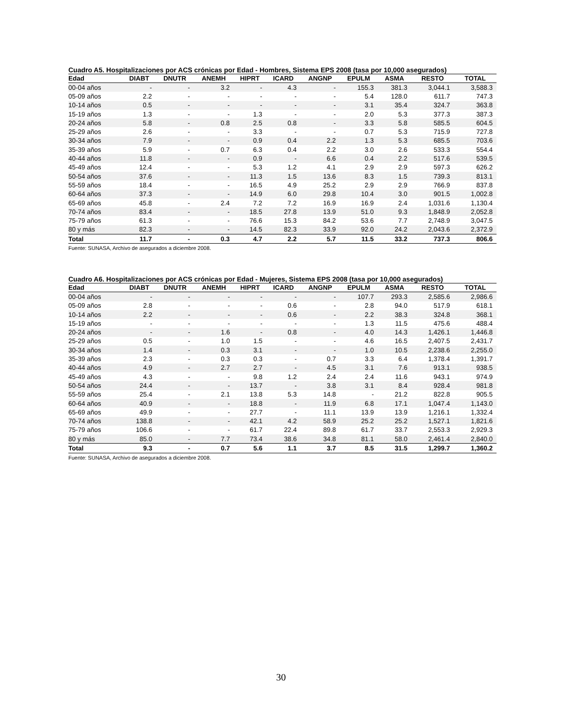Cuadro A5. Hospitalizaciones por ACS crónicas por Edad - Hombres, Sistema EPS 2008 (tasa por 10,000 asegurados)
| Edad | DIABT | DNUTR | ANEMH | HIPRT | ICARD | ANGNP | EPULM | ASMA | RESTO | TOTAL |
| --- | --- | --- | --- | --- | --- | --- | --- | --- | --- | --- |
| 00-04 años | - | - | 3.2 | - | 4.3 | - | 155.3 | 381.3 | 3,044.1 | 3,588.3 |
| 05-09 años | 2.2 | - | - | - | - | - | 5.4 | 128.0 | 611.7 | 747.3 |
| 10-14 años | 0.5 | - | - | - | - | - | 3.1 | 35.4 | 324.7 | 363.8 |
| 15-19 años | 1.3 | - | - | 1.3 | - | - | 2.0 | 5.3 | 377.3 | 387.3 |
| 20-24 años | 5.8 | - | 0.8 | 2.5 | 0.8 | - | 3.3 | 5.8 | 585.5 | 604.5 |
| 25-29 años | 2.6 | - | - | 3.3 | - | - | 0.7 | 5.3 | 715.9 | 727.8 |
| 30-34 años | 7.9 | - | - | 0.9 | 0.4 | 2.2 | 1.3 | 5.3 | 685.5 | 703.6 |
| 35-39 años | 5.9 | - | 0.7 | 6.3 | 0.4 | 2.2 | 3.0 | 2.6 | 533.3 | 554.4 |
| 40-44 años | 11.8 | - | - | 0.9 | - | 6.6 | 0.4 | 2.2 | 517.6 | 539.5 |
| 45-49 años | 12.4 | - | - | 5.3 | 1.2 | 4.1 | 2.9 | 2.9 | 597.3 | 626.2 |
| 50-54 años | 37.6 | - | - | 11.3 | 1.5 | 13.6 | 8.3 | 1.5 | 739.3 | 813.1 |
| 55-59 años | 18.4 | - | - | 16.5 | 4.9 | 25.2 | 2.9 | 2.9 | 766.9 | 837.8 |
| 60-64 años | 37.3 | - | - | 14.9 | 6.0 | 29.8 | 10.4 | 3.0 | 901.5 | 1,002.8 |
| 65-69 años | 45.8 | - | 2.4 | 7.2 | 7.2 | 16.9 | 16.9 | 2.4 | 1,031.6 | 1,130.4 |
| 70-74 años | 83.4 | - | - | 18.5 | 27.8 | 13.9 | 51.0 | 9.3 | 1,848.9 | 2,052.8 |
| 75-79 años | 61.3 | - | - | 76.6 | 15.3 | 84.2 | 53.6 | 7.7 | 2,748.9 | 3,047.5 |
| 80 y más | 82.3 | - | - | 14.5 | 82.3 | 33.9 | 92.0 | 24.2 | 2,043.6 | 2,372.9 |
| Total | 11.7 | - | 0.3 | 4.7 | 2.2 | 5.7 | 11.5 | 33.2 | 737.3 | 806.6 |
Fuente: SUNASA, Archivo de asegurados a diciembre 2008.
Cuadro A6. Hospitalizaciones por ACS crónicas por Edad - Mujeres, Sistema EPS 2008 (tasa por 10,000 asegurados)
| Edad | DIABT | DNUTR | ANEMH | HIPRT | ICARD | ANGNP | EPULM | ASMA | RESTO | TOTAL |
| --- | --- | --- | --- | --- | --- | --- | --- | --- | --- | --- |
| 00-04 años | - | - | - | - | - | - | 107.7 | 293.3 | 2,585.6 | 2,986.6 |
| 05-09 años | 2.8 | - | - | - | 0.6 | - | 2.8 | 94.0 | 517.9 | 618.1 |
| 10-14 años | 2.2 | - | - | - | 0.6 | - | 2.2 | 38.3 | 324.8 | 368.1 |
| 15-19 años | - | - | - | - | - | - | 1.3 | 11.5 | 475.6 | 488.4 |
| 20-24 años | - | - | 1.6 | - | 0.8 | - | 4.0 | 14.3 | 1,426.1 | 1,446.8 |
| 25-29 años | 0.5 | - | 1.0 | 1.5 | - | - | 4.6 | 16.5 | 2,407.5 | 2,431.7 |
| 30-34 años | 1.4 | - | 0.3 | 3.1 | - | - | 1.0 | 10.5 | 2,238.6 | 2,255.0 |
| 35-39 años | 2.3 | - | 0.3 | 0.3 | - | 0.7 | 3.3 | 6.4 | 1,378.4 | 1,391.7 |
| 40-44 años | 4.9 | - | 2.7 | 2.7 | - | 4.5 | 3.1 | 7.6 | 913.1 | 938.5 |
| 45-49 años | 4.3 | - | - | 9.8 | 1.2 | 2.4 | 2.4 | 11.6 | 943.1 | 974.9 |
| 50-54 años | 24.4 | - | - | 13.7 | - | 3.8 | 3.1 | 8.4 | 928.4 | 981.8 |
| 55-59 años | 25.4 | - | 2.1 | 13.8 | 5.3 | 14.8 | - | 21.2 | 822.8 | 905.5 |
| 60-64 años | 40.9 | - | - | 18.8 | - | 11.9 | 6.8 | 17.1 | 1,047.4 | 1,143.0 |
| 65-69 años | 49.9 | - | - | 27.7 | - | 11.1 | 13.9 | 13.9 | 1,216.1 | 1,332.4 |
| 70-74 años | 138.8 | - | - | 42.1 | 4.2 | 58.9 | 25.2 | 25.2 | 1,527.1 | 1,821.6 |
| 75-79 años | 106.6 | - | - | 61.7 | 22.4 | 89.8 | 61.7 | 33.7 | 2,553.3 | 2,929.3 |
| 80 y más | 85.0 | - | 7.7 | 73.4 | 38.6 | 34.8 | 81.1 | 58.0 | 2,461.4 | 2,840.0 |
| Total | 9.3 | - | 0.7 | 5.6 | 1.1 | 3.7 | 8.5 | 31.5 | 1,299.7 | 1,360.2 |
Fuente: SUNASA, Archivo de asegurados a diciembre 2008.
30